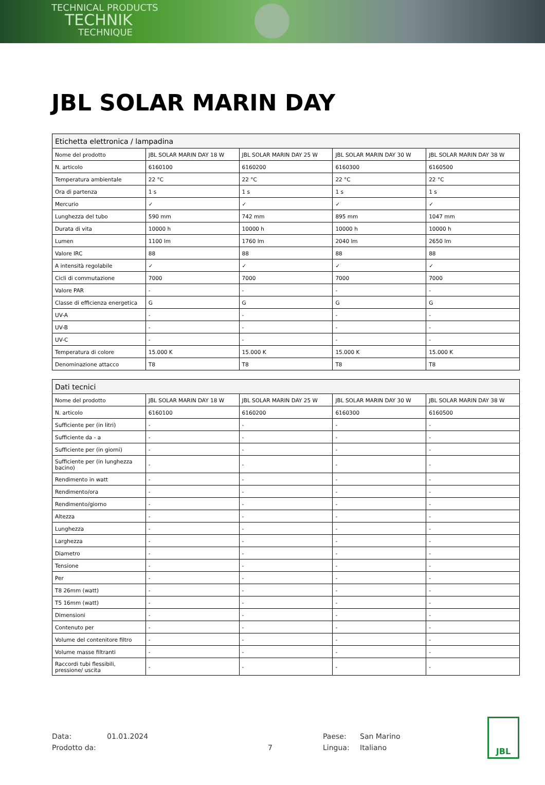TECHNICAL PRODUCTS
TECHNIK
TECHNIQUE
JBL SOLAR MARIN DAY
| Etichetta elettronica / lampadina | | | | |
| --- | --- | --- | --- | --- |
| Nome del prodotto | JBL SOLAR MARIN DAY 18 W | JBL SOLAR MARIN DAY 25 W | JBL SOLAR MARIN DAY 30 W | JBL SOLAR MARIN DAY 38 W |
| N. articolo | 6160100 | 6160200 | 6160300 | 6160500 |
| Temperatura ambientale | 22 °C | 22 °C | 22 °C | 22 °C |
| Ora di partenza | 1 s | 1 s | 1 s | 1 s |
| Mercurio | ✓ | ✓ | ✓ | ✓ |
| Lunghezza del tubo | 590 mm | 742 mm | 895 mm | 1047 mm |
| Durata di vita | 10000 h | 10000 h | 10000 h | 10000 h |
| Lumen | 1100 lm | 1760 lm | 2040 lm | 2650 lm |
| Valore IRC | 88 | 88 | 88 | 88 |
| A intensità regolabile | ✓ | ✓ | ✓ | ✓ |
| Cicli di commutazione | 7000 | 7000 | 7000 | 7000 |
| Valore PAR | - | - | - | - |
| Classe di efficienza energetica | G | G | G | G |
| UV-A | - | - | - | - |
| UV-B | - | - | - | - |
| UV-C | - | - | - | - |
| Temperatura di colore | 15.000 K | 15.000 K | 15.000 K | 15.000 K |
| Denominazione attacco | T8 | T8 | T8 | T8 |
| Dati tecnici | | | | |
| --- | --- | --- | --- | --- |
| Nome del prodotto | JBL SOLAR MARIN DAY 18 W | JBL SOLAR MARIN DAY 25 W | JBL SOLAR MARIN DAY 30 W | JBL SOLAR MARIN DAY 38 W |
| N. articolo | 6160100 | 6160200 | 6160300 | 6160500 |
| Sufficiente per (in litri) | - | - | - | - |
| Sufficiente da - a | - | - | - | - |
| Sufficiente per (in giorni) | - | - | - | - |
| Sufficiente per (in lunghezza bacino) | - | - | - | - |
| Rendimento in watt | - | - | - | - |
| Rendimento/ora | - | - | - | - |
| Rendimento/giorno | - | - | - | - |
| Altezza | - | - | - | - |
| Lunghezza | - | - | - | - |
| Larghezza | - | - | - | - |
| Diametro | - | - | - | - |
| Tensione | - | - | - | - |
| Per | - | - | - | - |
| T8 26mm (watt) | - | - | - | - |
| T5 16mm (watt) | - | - | - | - |
| Dimensioni | - | - | - | - |
| Contenuto per | - | - | - | - |
| Volume del contenitore filtro | - | - | - | - |
| Volume masse filtranti | - | - | - | - |
| Raccordi tubi flessibili, pressione/ uscita | - | - | - | - |
Data: 01.01.2024 Paese: San Marino
Prodotto da: 7 Lingua: Italiano
JBL